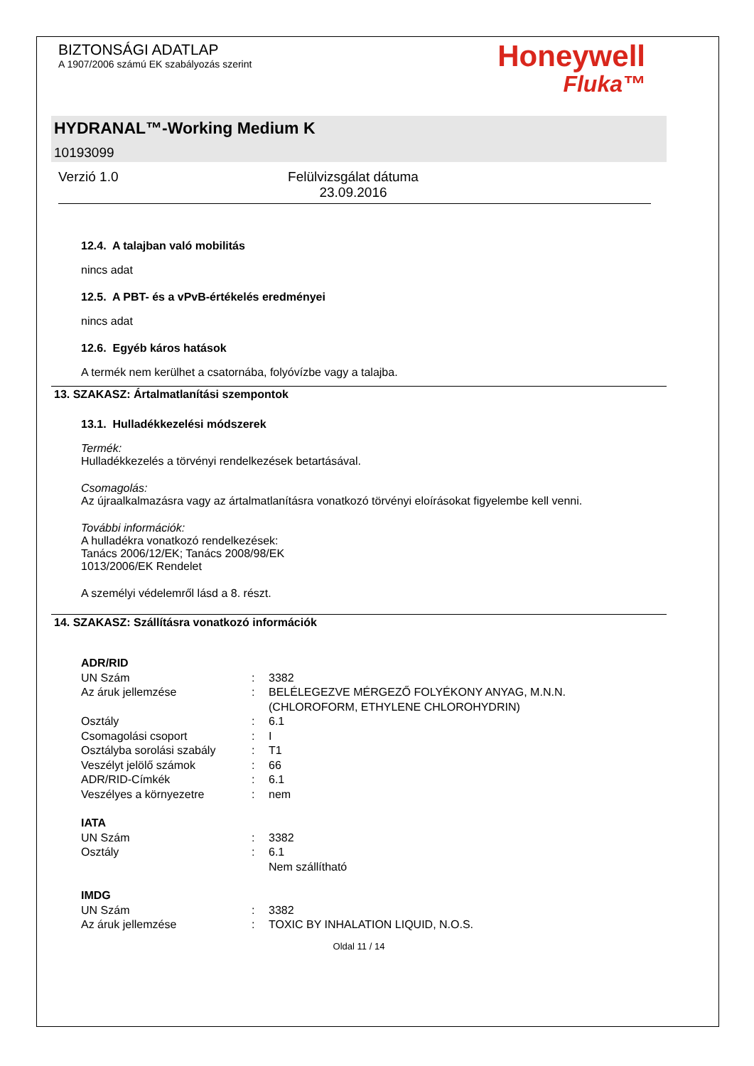BIZTONSÁGI ADATLAP
A 1907/2006 számú EK szabályozás szerint
Honeywell
Fluka™
HYDRANAL™-Working Medium K
10193099
Verzió 1.0 Felülvizsgálat dátuma 23.09.2016
12.4. A talajban való mobilitás
nincs adat
12.5. A PBT- és a vPvB-értékelés eredményei
nincs adat
12.6. Egyéb káros hatások
A termék nem kerülhet a csatornába, folyóvízbe vagy a talajba.
13. SZAKASZ: Ártalmatlanítási szempontok
13.1. Hulladékkezelési módszerek
Termék:
Hulladékkezelés a törvényi rendelkezések betartásával.
Csomagolás:
Az újraalkalmazásra vagy az ártalmatlanításra vonatkozó törvényi eloírásokat figyelembe kell venni.
További információk:
A hulladékra vonatkozó rendelkezések:
Tanács 2006/12/EK; Tanács 2008/98/EK
1013/2006/EK Rendelet
A személyi védelemről lásd a 8. részt.
14. SZAKASZ: Szállításra vonatkozó információk
| ADR/RID | | |
| UN Szám | : | 3382 |
| Az áruk jellemzése | : | BELÉLEGEZVE MÉRGEZŐ FOLYÉKONY ANYAG, M.N.N. (CHLOROFORM, ETHYLENE CHLOROHYDRIN) |
| Osztály | : | 6.1 |
| Csomagolási csoport | : | I |
| Osztályba sorolási szabály | : | T1 |
| Veszélyt jelölő számok | : | 66 |
| ADR/RID-Címkék | : | 6.1 |
| Veszélyes a környezetre | : | nem |
| IATA | | |
| UN Szám | : | 3382 |
| Osztály | : | 6.1 Nem szállítható |
| IMDG | | |
| UN Szám | : | 3382 |
| Az áruk jellemzése | : | TOXIC BY INHALATION LIQUID, N.O.S. |
Oldal 11 / 14